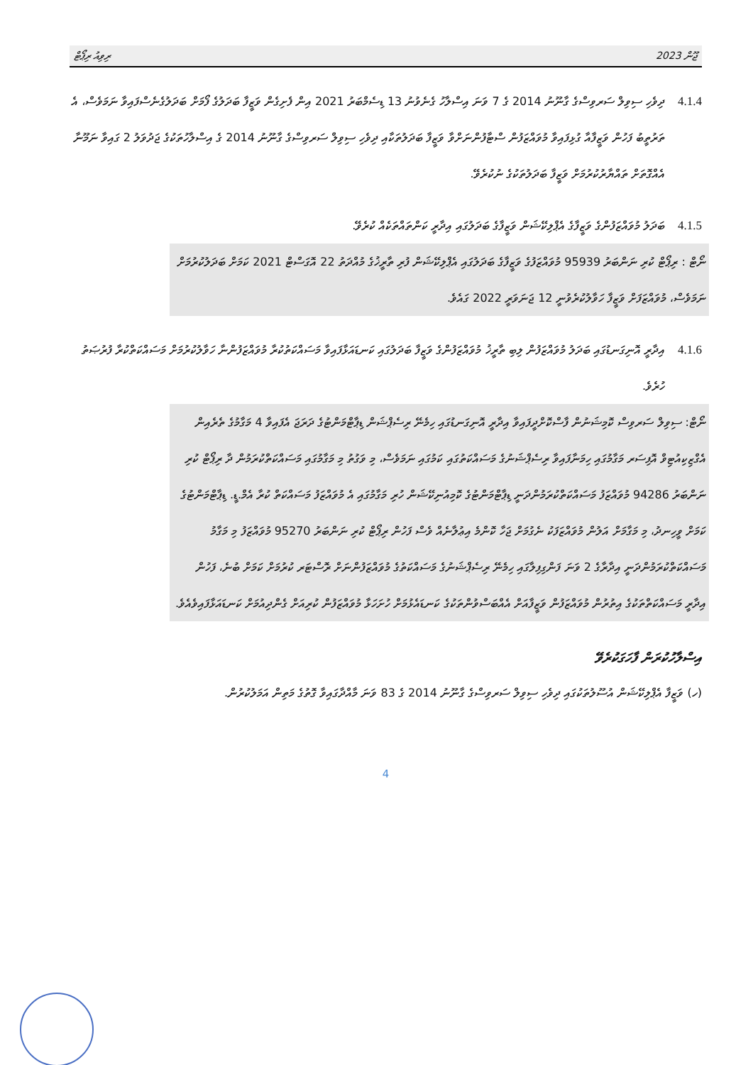ޖޫން 2023 ރިވިއު ރިޕޯޓް
4.1.4 ދިވެހި ސިވިލް ސަރވިސްގެ ގާނޫނު 2014 ގެ 7 ވަނަ އިސްލާހު ގެނެވުނު 13 ޑިސެމްބަރު 2021 އިން ފެށިގެން ވަޒީފާ ބަދަލުގެ ފޯމަށް ބަދަލުގެނެސްފައިވާ ނަމަވެސް، އެ ތަރުތީބު ފަހުން ވަޒީފާއާ ގުޅިފައިވާ މުވައްޒަފުން ސްޓާފުންނަށްވާ ވަޒީފާ ބަދަލުތަކާއި ދިވެހި ސިވިލް ސަރވިސްގެ ގާނޫނު 2014 ގެ އިސްލާހުތަކުގެ ޖަދުވަލު 2 ގައިވާ ނަމޫނާ އެއްގޮތަށް ތައްޔާރުކުރުމަށް ވަޒީފާ ބަދަލުތަކުގެ ނުކުރެވޭ.
4.1.5 ބަދަލު މުވައްޒަފުންގެ ވަޒީފާގެ އެޕްލިކޭޝަން ވަޒީފާގެ ބަދަލުގައި އިދާރީ ކަންތައްތަކެއް ކުރެވޭ.
ނޯޓް : ރިޕޯޓް ކުރި ނަންބަރު 95939 މުވައްޒަފުގެ ވަޒީފާގެ ބަދަލުގައި އެޕްލިކޭޝަން ފުރި ތާރީޚުގެ މުއްދަތު 22 އޮގަސްޓް 2021 ކަމަށް ބަދަލުކުރުމަށް ނަމަވެސް، މުވައްޒަފަށް ވަޒީފާ ހަވާލުކުރެވުނީ 12 ޖަނަވަރީ 2022 ގައެވެ.
4.1.6 އިދާރީ އޮނިގަނޑުގައި ބަދަލު މުވައްޒަފުން ލިބި ތާރީޚު މުވައްޒަފުންގެ ވަޒީފާ ބަދަލުގައި ކަނޑައަޅާފައިވާ މަސައްކަތުކުރާ މުވައްޒަފުންނާ ހަވާލުކުރުމަށް މަސައްކަތްކުރާ ފުރުޞަތު ހުރެވެ.
ނޯޓް: ސިވިލް ސަރވިސް ކޮމިޝަނުން ފާސްކޮށްދީފައިވާ އިދާރީ އޮނިގަނޑުގައި ހިމެނޭ ރިސެޕްޝަން ޑިޕާޓްމަންޓުގެ ދަރަޖަ އެފައިވާ 4 މަގާމުގެ ތެރެއިން އެގްޒިކިއުޓިވް އޮފިސަރ މަގާމުގައި ހިމަނާފައިވާ ރިސެޕްޝަނުގެ މަސައްކަތުގައި ކަމުގައި ނަމަވެސް، މި ވަގުތު މި މަގާމުގައި މަސައްކަތްކުރަމުން ދާ ރިޕޯޓް ކުރި ނަންބަރު 94286 މުވައްޒަފު މަސައްކަތްކުރަމުންދަނީ ޑިޕާޓްމަންޓުގެ ކޮމިއުނިކޭޝަން ހުރި މަގާމުގައި އެ މުވައްޒަފު މަސައްކަތް ކުރާ އެމް.ޑީ. ޑިޕާޓްމަންޓުގެ ކަމަށް ވީހިނދު، މި މަގާމަށް އަލުން މުވައްޒަފަކު ނެގުމަށް ޖަހާ ކޮންމެ އިޢުލާނެއް ވެސް ފަހުން ރިޕޯޓް ކުރި ނަންބަރު 95270 މުވައްޒަފު މި މަގާމު މަސައްކަތްކުރަމުންދަނީ އިދާރާގެ 2 ވަނަ ފަންގިފިލާގައި ހިމެނޭ ރިސެޕްޝަނުގެ މަސައްކަތުގެ މުވައްޒަފުންނަށް ރޮސްޓަރ ކުރުމަށް ކަމަށް ބުނެ، ފަހުން އިދާރީ މަސައްކަތްތަކުގެ އިތުރުން މުވައްޒަފުން ވަޒީފާއަށް އެއްބަސްވުންތަކުގެ ކަނޑައެޅުމަށް ހުށަހަޅާ މުވައްޒަފުން ކުރިއަށް ގެންދިއުމަށް ކަނޑައަޅާފައިވެއެވެ.
އިސްލާހުކުރަން ފާހަގަކުރެވޭ
(ހ) ވަޒީފާ އެޕްލިކޭޝަން އުސޫލުތަކުގައި ދިވެހި ސިވިލް ސަރވިސްގެ ގާނޫނު 2014 ގެ 83 ވަނަ މާއްދާގައިވާ ގޮތުގެ މަތިން އަމަލުކުރުން.
4